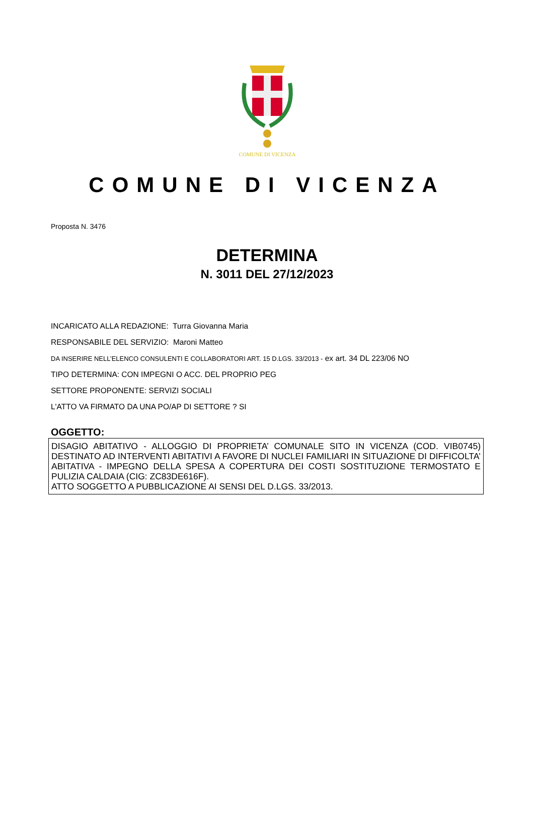COMUNE DI VICENZA
COMUNE DI VICENZA
Proposta N. 3476
DETERMINA
N. 3011 DEL 27/12/2023
INCARICATO ALLA REDAZIONE: Turra Giovanna Maria
RESPONSABILE DEL SERVIZIO: Maroni Matteo
DA INSERIRE NELL’ELENCO CONSULENTI E COLLABORATORI ART. 15 D.LGS. 33/2013 - ex art. 34 DL 223/06 NO
TIPO DETERMINA: CON IMPEGNI O ACC. DEL PROPRIO PEG
SETTORE PROPONENTE: SERVIZI SOCIALI
L'ATTO VA FIRMATO DA UNA PO/AP DI SETTORE ? SI
OGGETTO:
DISAGIO ABITATIVO - ALLOGGIO DI PROPRIETA’ COMUNALE SITO IN VICENZA (COD. VIB0745) DESTINATO AD INTERVENTI ABITATIVI A FAVORE DI NUCLEI FAMILIARI IN SITUAZIONE DI DIFFICOLTA’ ABITATIVA - IMPEGNO DELLA SPESA A COPERTURA DEI COSTI SOSTITUZIONE TERMOSTATO E PULIZIA CALDAIA (CIG: ZC83DE616F).
ATTO SOGGETTO A PUBBLICAZIONE AI SENSI DEL D.LGS. 33/2013.